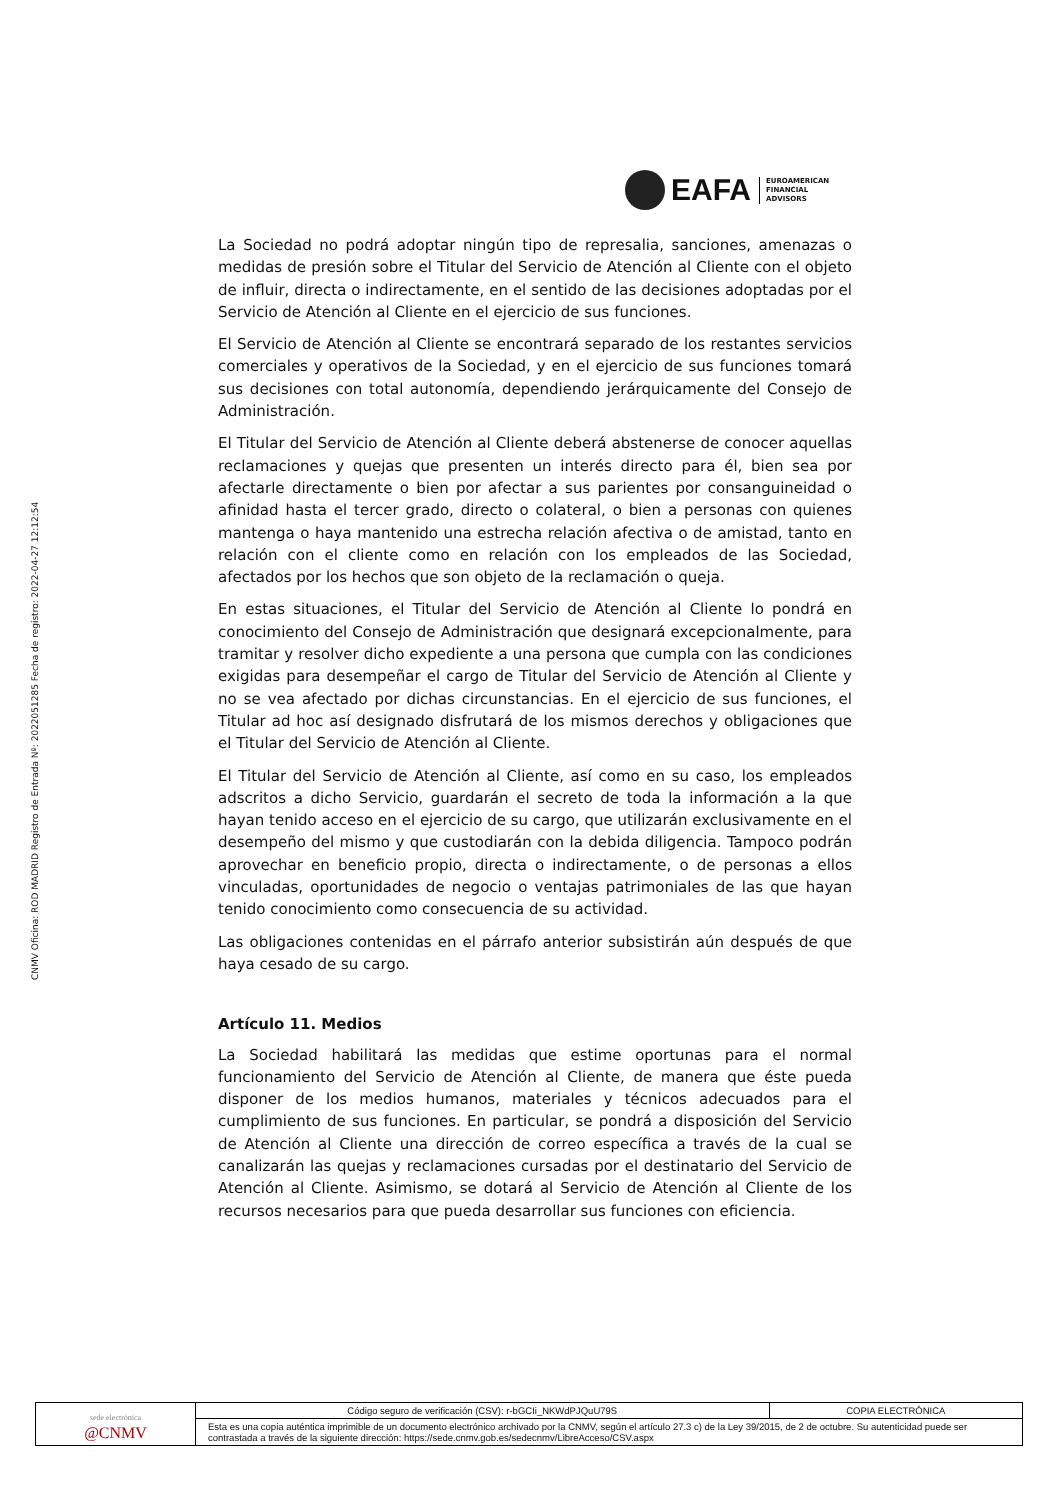CNMV Oficina: ROD MADRID Registro de Entrada Nº: 2022051285 Fecha de registro: 2022-04-27 12:12:54
EAFA
EUROAMERICAN
FINANCIAL
ADVISORS
La Sociedad no podrá adoptar ningún tipo de represalia, sanciones, amenazas o medidas de presión sobre el Titular del Servicio de Atención al Cliente con el objeto de influir, directa o indirectamente, en el sentido de las decisiones adoptadas por el Servicio de Atención al Cliente en el ejercicio de sus funciones.
El Servicio de Atención al Cliente se encontrará separado de los restantes servicios comerciales y operativos de la Sociedad, y en el ejercicio de sus funciones tomará sus decisiones con total autonomía, dependiendo jerárquicamente del Consejo de Administración.
El Titular del Servicio de Atención al Cliente deberá abstenerse de conocer aquellas reclamaciones y quejas que presenten un interés directo para él, bien sea por afectarle directamente o bien por afectar a sus parientes por consanguineidad o afinidad hasta el tercer grado, directo o colateral, o bien a personas con quienes mantenga o haya mantenido una estrecha relación afectiva o de amistad, tanto en relación con el cliente como en relación con los empleados de las Sociedad, afectados por los hechos que son objeto de la reclamación o queja.
En estas situaciones, el Titular del Servicio de Atención al Cliente lo pondrá en conocimiento del Consejo de Administración que designará excepcionalmente, para tramitar y resolver dicho expediente a una persona que cumpla con las condiciones exigidas para desempeñar el cargo de Titular del Servicio de Atención al Cliente y no se vea afectado por dichas circunstancias. En el ejercicio de sus funciones, el Titular ad hoc así designado disfrutará de los mismos derechos y obligaciones que el Titular del Servicio de Atención al Cliente.
El Titular del Servicio de Atención al Cliente, así como en su caso, los empleados adscritos a dicho Servicio, guardarán el secreto de toda la información a la que hayan tenido acceso en el ejercicio de su cargo, que utilizarán exclusivamente en el desempeño del mismo y que custodiarán con la debida diligencia. Tampoco podrán aprovechar en beneficio propio, directa o indirectamente, o de personas a ellos vinculadas, oportunidades de negocio o ventajas patrimoniales de las que hayan tenido conocimiento como consecuencia de su actividad.
Las obligaciones contenidas en el párrafo anterior subsistirán aún después de que haya cesado de su cargo.
Artículo 11. Medios
La Sociedad habilitará las medidas que estime oportunas para el normal funcionamiento del Servicio de Atención al Cliente, de manera que éste pueda disponer de los medios humanos, materiales y técnicos adecuados para el cumplimiento de sus funciones. En particular, se pondrá a disposición del Servicio de Atención al Cliente una dirección de correo específica a través de la cual se canalizarán las quejas y reclamaciones cursadas por el destinatario del Servicio de Atención al Cliente. Asimismo, se dotará al Servicio de Atención al Cliente de los recursos necesarios para que pueda desarrollar sus funciones con eficiencia.
| sede electrónica @CNMV | Código seguro de verificación (CSV): r-bGCIi_NKWdPJQuU79S | COPIA ELECTRÓNICA |
| | Esta es una copia auténtica imprimible de un documento electrónico archivado por la CNMV, según el artículo 27.3 c) de la Ley 39/2015, de 2 de octubre. Su autenticidad puede ser contrastada a través de la siguiente dirección: https://sede.cnmv.gob.es/sedecnmv/LibreAcceso/CSV.aspx | |